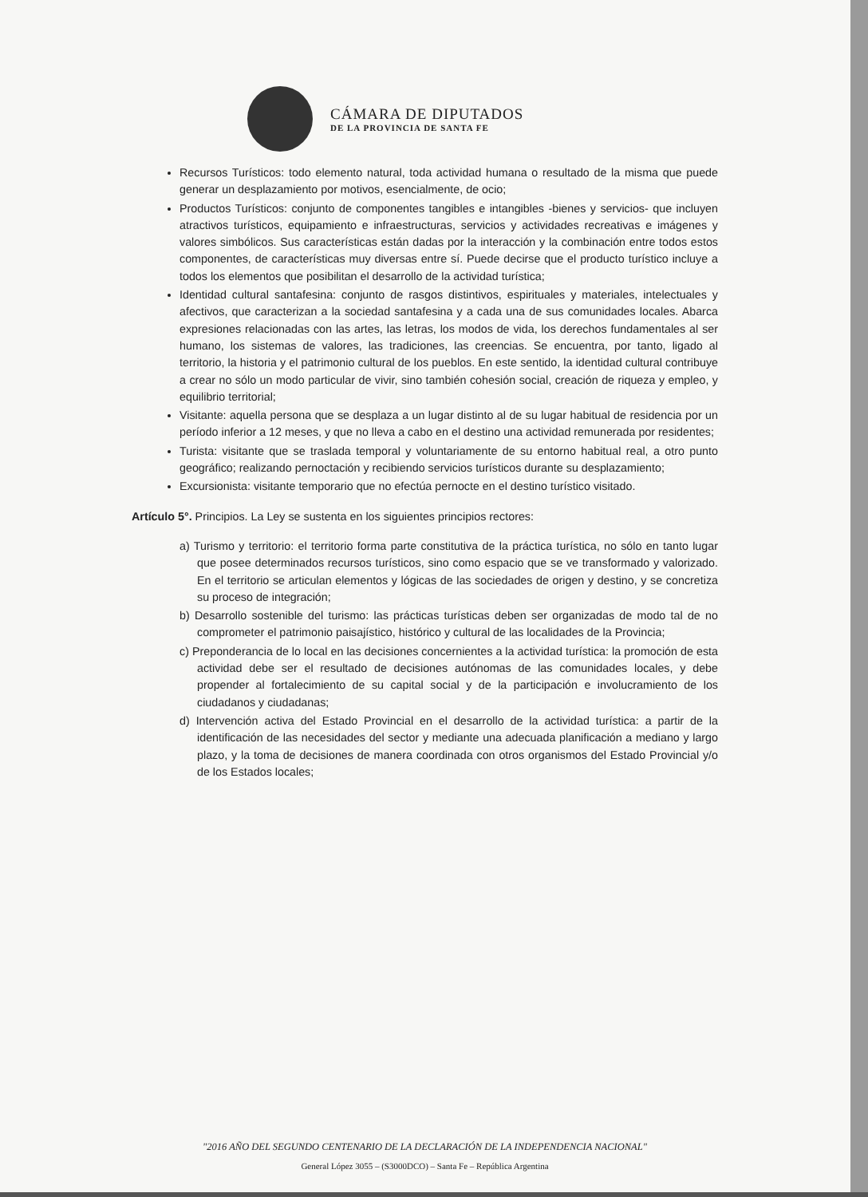CÁMARA DE DIPUTADOS
DE LA PROVINCIA DE SANTA FE
Recursos Turísticos: todo elemento natural, toda actividad humana o resultado de la misma que puede generar un desplazamiento por motivos, esencialmente, de ocio;
Productos Turísticos: conjunto de componentes tangibles e intangibles -bienes y servicios- que incluyen atractivos turísticos, equipamiento e infraestructuras, servicios y actividades recreativas e imágenes y valores simbólicos. Sus características están dadas por la interacción y la combinación entre todos estos componentes, de características muy diversas entre sí. Puede decirse que el producto turístico incluye a todos los elementos que posibilitan el desarrollo de la actividad turística;
Identidad cultural santafesina: conjunto de rasgos distintivos, espirituales y materiales, intelectuales y afectivos, que caracterizan a la sociedad santafesina y a cada una de sus comunidades locales. Abarca expresiones relacionadas con las artes, las letras, los modos de vida, los derechos fundamentales al ser humano, los sistemas de valores, las tradiciones, las creencias. Se encuentra, por tanto, ligado al territorio, la historia y el patrimonio cultural de los pueblos. En este sentido, la identidad cultural contribuye a crear no sólo un modo particular de vivir, sino también cohesión social, creación de riqueza y empleo, y equilibrio territorial;
Visitante: aquella persona que se desplaza a un lugar distinto al de su lugar habitual de residencia por un período inferior a 12 meses, y que no lleva a cabo en el destino una actividad remunerada por residentes;
Turista: visitante que se traslada temporal y voluntariamente de su entorno habitual real, a otro punto geográfico; realizando pernoctación y recibiendo servicios turísticos durante su desplazamiento;
Excursionista: visitante temporario que no efectúa pernocte en el destino turístico visitado.
Artículo 5°. Principios. La Ley se sustenta en los siguientes principios rectores:
a) Turismo y territorio: el territorio forma parte constitutiva de la práctica turística, no sólo en tanto lugar que posee determinados recursos turísticos, sino como espacio que se ve transformado y valorizado. En el territorio se articulan elementos y lógicas de las sociedades de origen y destino, y se concretiza su proceso de integración;
b) Desarrollo sostenible del turismo: las prácticas turísticas deben ser organizadas de modo tal de no comprometer el patrimonio paisajístico, histórico y cultural de las localidades de la Provincia;
c) Preponderancia de lo local en las decisiones concernientes a la actividad turística: la promoción de esta actividad debe ser el resultado de decisiones autónomas de las comunidades locales, y debe propender al fortalecimiento de su capital social y de la participación e involucramiento de los ciudadanos y ciudadanas;
d) Intervención activa del Estado Provincial en el desarrollo de la actividad turística: a partir de la identificación de las necesidades del sector y mediante una adecuada planificación a mediano y largo plazo, y la toma de decisiones de manera coordinada con otros organismos del Estado Provincial y/o de los Estados locales;
"2016 AÑO DEL SEGUNDO CENTENARIO DE LA DECLARACIÓN DE LA INDEPENDENCIA NACIONAL"
General López 3055 – (S3000DCO) – Santa Fe – República Argentina